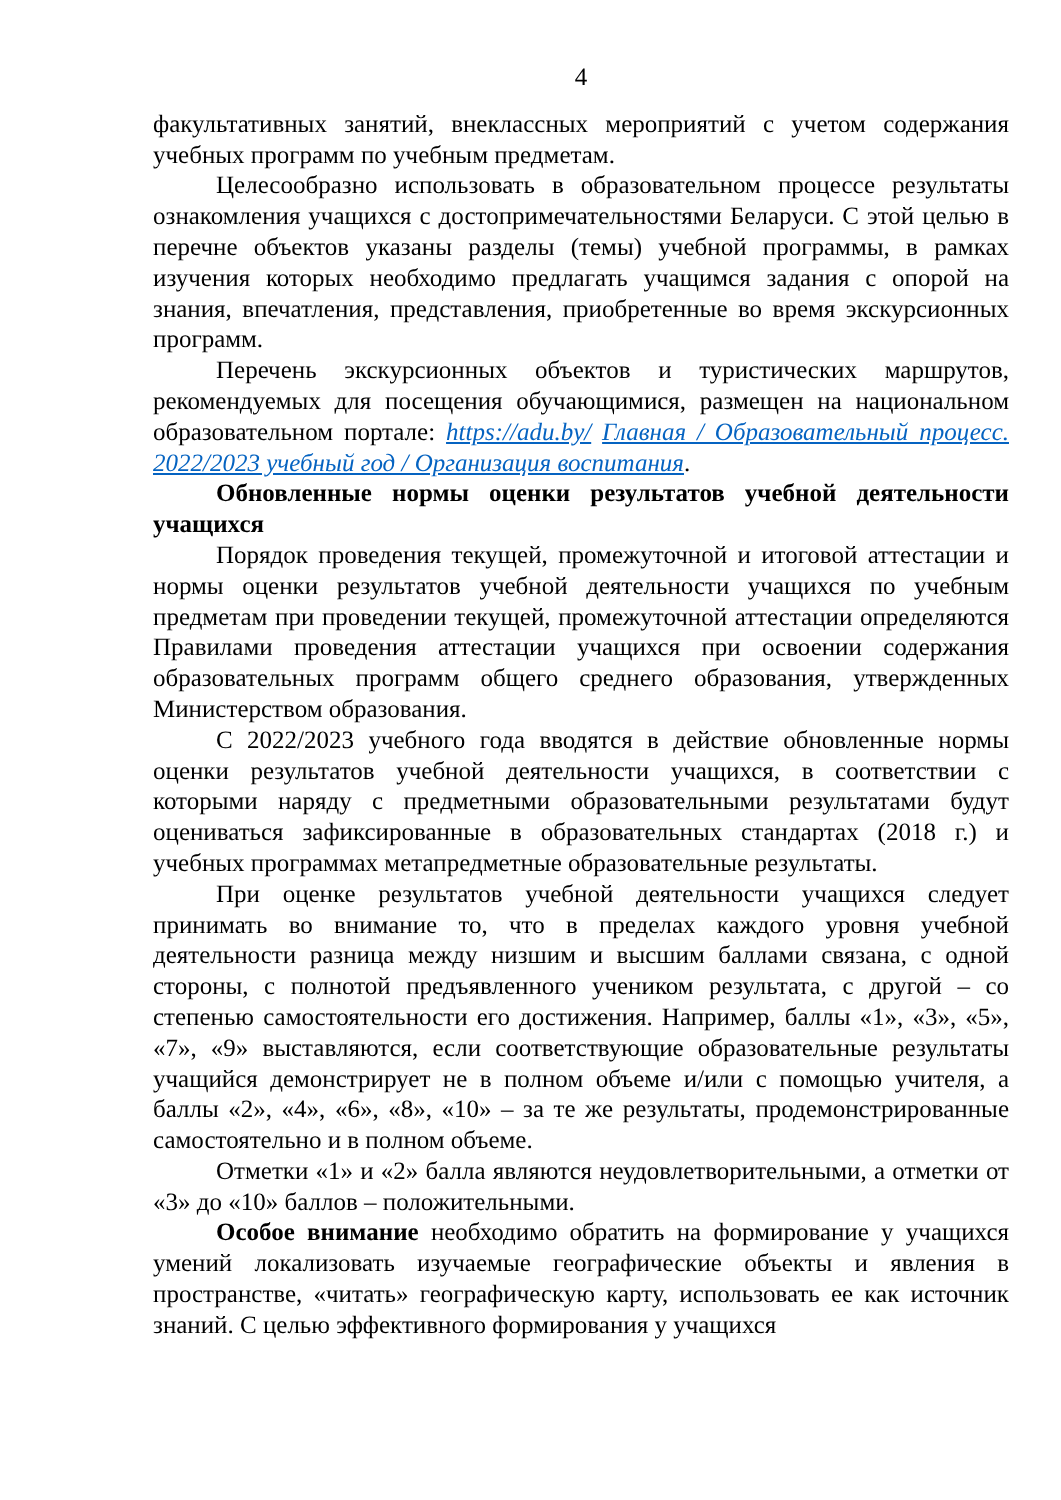4
факультативных занятий, внеклассных мероприятий с учетом содержания учебных программ по учебным предметам.
Целесообразно использовать в образовательном процессе результаты ознакомления учащихся с достопримечательностями Беларуси. С этой целью в перечне объектов указаны разделы (темы) учебной программы, в рамках изучения которых необходимо предлагать учащимся задания с опорой на знания, впечатления, представления, приобретенные во время экскурсионных программ.
Перечень экскурсионных объектов и туристических маршрутов, рекомендуемых для посещения обучающимися, размещен на национальном образовательном портале: https://adu.by/ Главная / Образовательный процесс. 2022/2023 учебный год / Организация воспитания.
Обновленные нормы оценки результатов учебной деятельности учащихся
Порядок проведения текущей, промежуточной и итоговой аттестации и нормы оценки результатов учебной деятельности учащихся по учебным предметам при проведении текущей, промежуточной аттестации определяются Правилами проведения аттестации учащихся при освоении содержания образовательных программ общего среднего образования, утвержденных Министерством образования.
С 2022/2023 учебного года вводятся в действие обновленные нормы оценки результатов учебной деятельности учащихся, в соответствии с которыми наряду с предметными образовательными результатами будут оцениваться зафиксированные в образовательных стандартах (2018 г.) и учебных программах метапредметные образовательные результаты.
При оценке результатов учебной деятельности учащихся следует принимать во внимание то, что в пределах каждого уровня учебной деятельности разница между низшим и высшим баллами связана, с одной стороны, с полнотой предъявленного учеником результата, с другой – со степенью самостоятельности его достижения. Например, баллы «1», «3», «5», «7», «9» выставляются, если соответствующие образовательные результаты учащийся демонстрирует не в полном объеме и/или с помощью учителя, а баллы «2», «4», «6», «8», «10» – за те же результаты, продемонстрированные самостоятельно и в полном объеме.
Отметки «1» и «2» балла являются неудовлетворительными, а отметки от «3» до «10» баллов – положительными.
Особое внимание необходимо обратить на формирование у учащихся умений локализовать изучаемые географические объекты и явления в пространстве, «читать» географическую карту, использовать ее как источник знаний. С целью эффективного формирования у учащихся